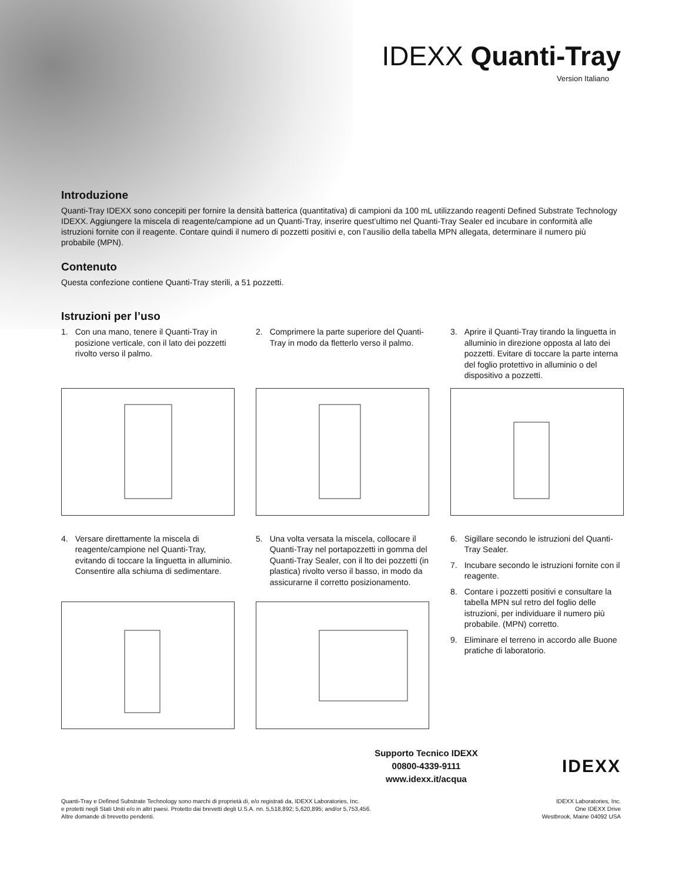IDEXX Quanti-Tray
Version Italiano
Introduzione
Quanti-Tray IDEXX sono concepiti per fornire la densità batterica (quantitativa) di campioni da 100 mL utilizzando reagenti Defined Substrate Technology IDEXX. Aggiungere la miscela di reagente/campione ad un Quanti-Tray, inserire quest’ultimo nel Quanti-Tray Sealer ed incubare in conformità alle istruzioni fornite con il reagente. Contare quindi il numero di pozzetti positivi e, con l’ausilio della tabella MPN allegata, determinare il numero più probabile (MPN).
Contenuto
Questa confezione contiene Quanti-Tray sterili, a 51 pozzetti.
Istruzioni per l’uso
1. Con una mano, tenere il Quanti-Tray in posizione verticale, con il lato dei pozzetti rivolto verso il palmo.
2. Comprimere la parte superiore del Quanti-Tray in modo da fletterlo verso il palmo.
3. Aprire il Quanti-Tray tirando la linguetta in alluminio in direzione opposta al lato dei pozzetti. Evitare di toccare la parte interna del foglio protettivo in alluminio o del dispositivo a pozzetti.
4. Versare direttamente la miscela di reagente/campione nel Quanti-Tray, evitando di toccare la linguetta in alluminio. Consentire alla schiuma di sedimentare.
5. Una volta versata la miscela, collocare il Quanti-Tray nel portapozzetti in gomma del Quanti-Tray Sealer, con il lto dei pozzetti (in plastica) rivolto verso il basso, in modo da assicurarne il corretto posizionamento.
6. Sigillare secondo le istruzioni del Quanti-Tray Sealer.
7. Incubare secondo le istruzioni fornite con il reagente.
8. Contare i pozzetti positivi e consultare la tabella MPN sul retro del foglio delle istruzioni, per individuare il numero più probabile. (MPN) corretto.
9. Eliminare el terreno in accordo alle Buone pratiche di laboratorio.
Supporto Tecnico IDEXX
00800-4339-9111
www.idexx.it/acqua
IDEXX
Quanti-Tray e Defined Substrate Technology sono marchi di proprietà di, e/o registrati da, IDEXX Laboratories, Inc.
e protetti negli Stati Uniti e/o in altri paesi. Protetto dai brevetti degli U.S.A. nn. 5,518,892; 5,620,895; and/or 5,753,456.
Altre domande di brevetto pendenti.
IDEXX Laboratories, Inc.
One IDEXX Drive
Westbrook, Maine 04092 USA